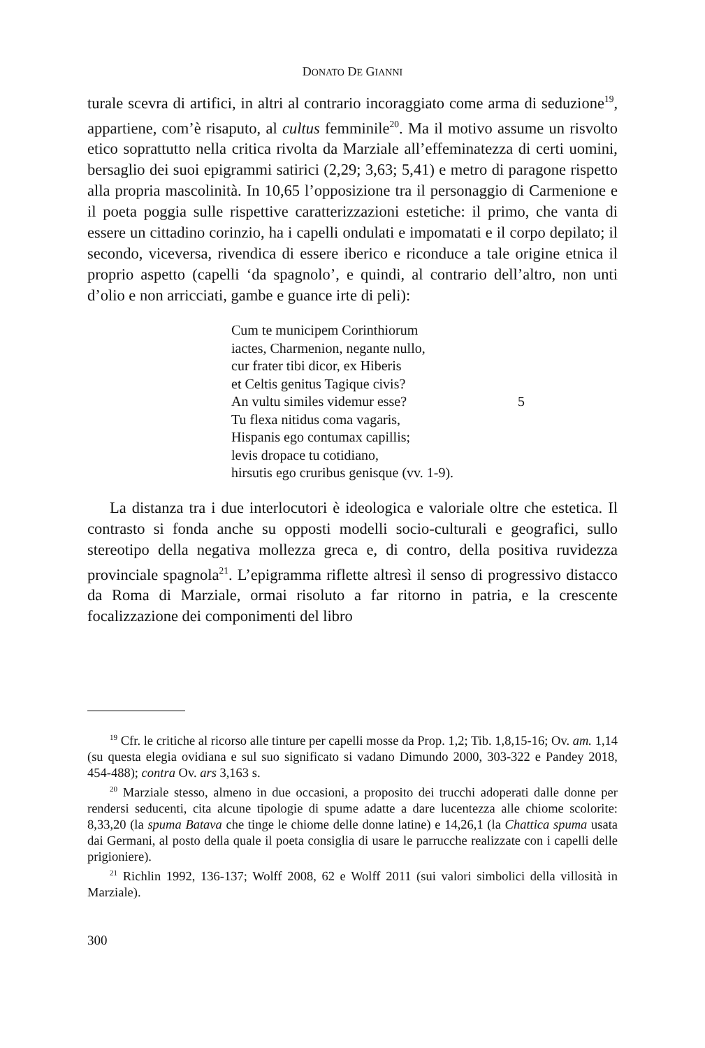DONATO DE GIANNI
turale scevra di artifici, in altri al contrario incoraggiato come arma di seduzione<sup>19</sup>, appartiene, com’è risaputo, al cultus femminile<sup>20</sup>. Ma il motivo assume un risvolto etico soprattutto nella critica rivolta da Marziale all’effeminatezza di certi uomini, bersaglio dei suoi epigrammi satirici (2,29; 3,63; 5,41) e metro di paragone rispetto alla propria mascolinità. In 10,65 l’opposizione tra il personaggio di Carmenione e il poeta poggia sulle rispettive caratterizzazioni estetiche: il primo, che vanta di essere un cittadino corinzio, ha i capelli ondulati e impomatati e il corpo depilato; il secondo, viceversa, rivendica di essere iberico e riconduce a tale origine etnica il proprio aspetto (capelli ‘da spagnolo’, e quindi, al contrario dell’altro, non unti d’olio e non arricciati, gambe e guance irte di peli):
Cum te municipem Corinthiorum
iactes, Charmenion, negante nullo,
cur frater tibi dicor, ex Hiberis
et Celtis genitus Tagique civis?
An vultu similes videmur esse? 5
Tu flexa nitidus coma vagaris,
Hispanis ego contumax capillis;
levis dropace tu cotidiano,
hirsutis ego cruribus genisque (vv. 1-9).
La distanza tra i due interlocutori è ideologica e valoriale oltre che estetica. Il contrasto si fonda anche su opposti modelli socio-culturali e geografici, sullo stereotipo della negativa mollezza greca e, di contro, della positiva ruvidezza provinciale spagnola<sup>21</sup>. L’epigramma riflette altresì il senso di progressivo distacco da Roma di Marziale, ormai risoluto a far ritorno in patria, e la crescente focalizzazione dei componimenti del libro
<sup>19</sup> Cfr. le critiche al ricorso alle tinture per capelli mosse da Prop. 1,2; Tib. 1,8,15-16; Ov. am. 1,14 (su questa elegia ovidiana e sul suo significato si vadano Dimundo 2000, 303-322 e Pandey 2018, 454-488); contra Ov. ars 3,163 s.
<sup>20</sup> Marziale stesso, almeno in due occasioni, a proposito dei trucchi adoperati dalle donne per rendersi seducenti, cita alcune tipologie di spume adatte a dare lucentezza alle chiome scolorite: 8,33,20 (la spuma Batava che tinge le chiome delle donne latine) e 14,26,1 (la Chattica spuma usata dai Germani, al posto della quale il poeta consiglia di usare le parrucche realizzate con i capelli delle prigioniere).
<sup>21</sup> Richlin 1992, 136-137; Wolff 2008, 62 e Wolff 2011 (sui valori simbolici della villosità in Marziale).
300